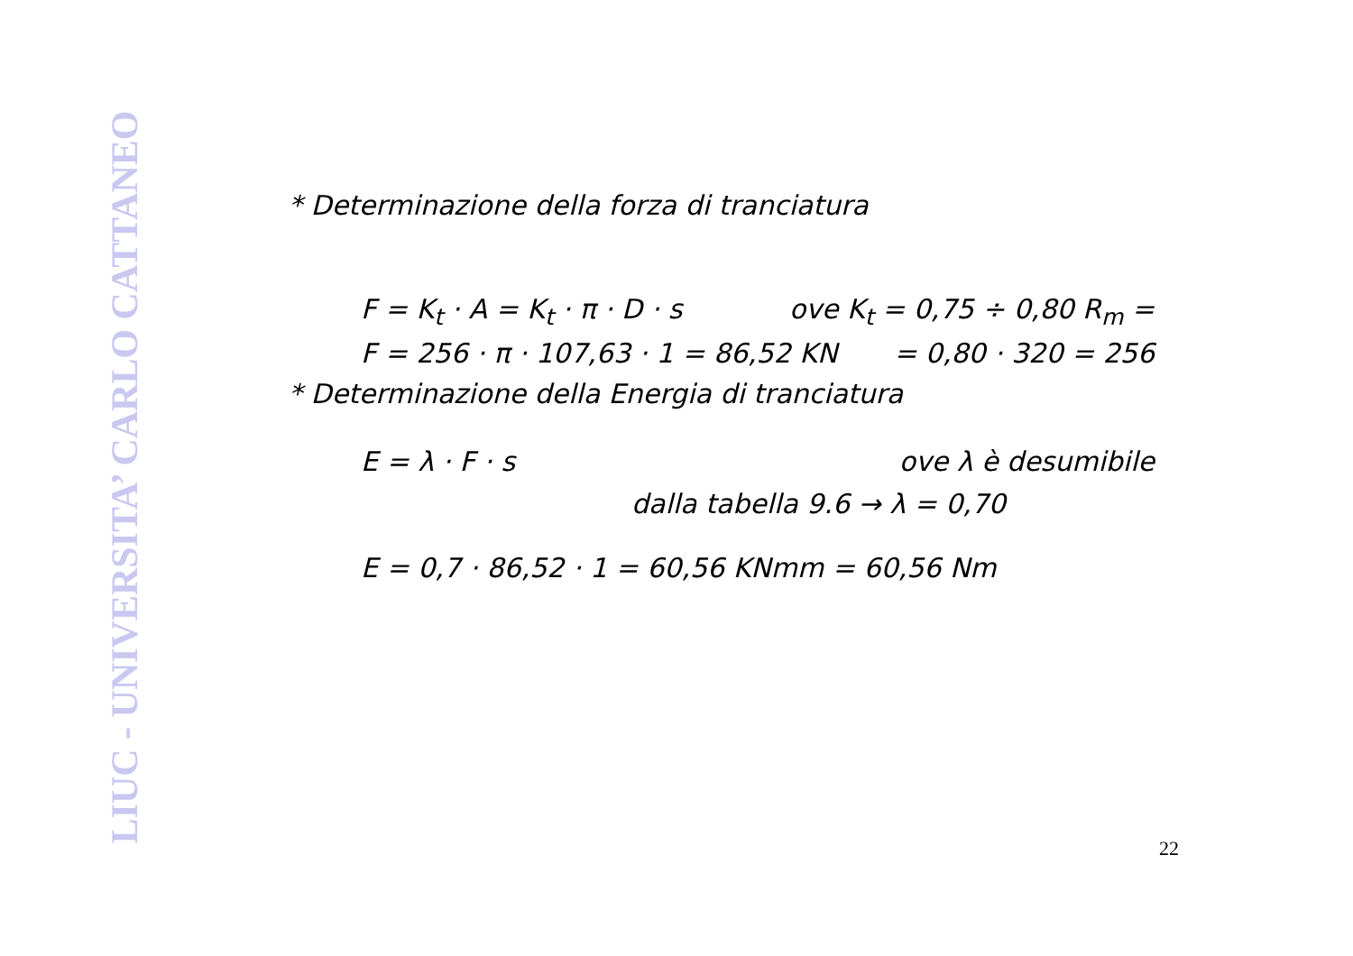LIUC - UNIVERSITA’ CARLO CATTANEO
* Determinazione della forza di tranciatura
F = K<sub>t</sub> · A = K<sub>t</sub> · π · D · s ove K<sub>t</sub> = 0,75 ÷ 0,80 R<sub>m</sub> =
F = 256 · π · 107,63 · 1 = 86,52 KN = 0,80 · 320 = 256
* Determinazione della Energia di tranciatura
E = λ · F · s ove λ è desumibile
dalla tabella 9.6 → λ = 0,70
E = 0,7 · 86,52 · 1 = 60,56 KNmm = 60,56 Nm
22